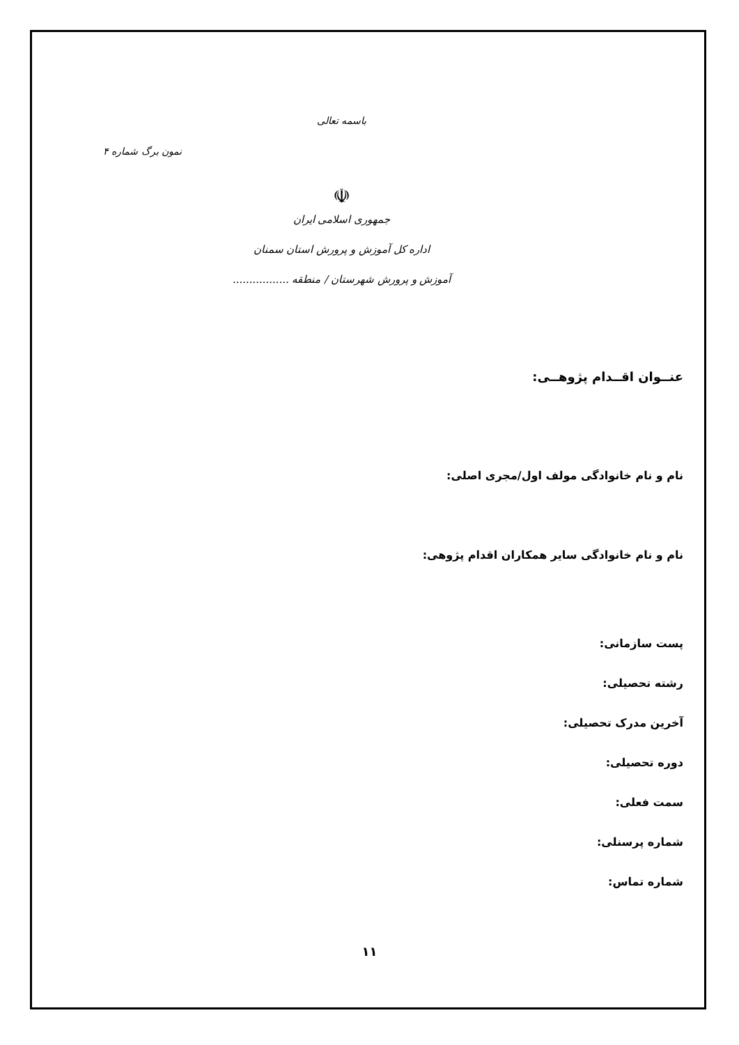باسمه تعالی
نمون برگ شماره ۴
☫
جمهوری اسلامی ایران
اداره کل آموزش و پرورش استان سمنان
آموزش و پرورش شهرستان / منطقه .................
عنــوان اقــدام پژوهــی:
نام و نام خانوادگی مولف اول/مجری اصلی:
نام و نام خانوادگی سایر همکاران اقدام پژوهی:
پست سازمانی:
رشته تحصیلی:
آخرین مدرک تحصیلی:
دوره تحصیلی:
سمت فعلی:
شماره پرسنلی:
شماره تماس:
۱۱